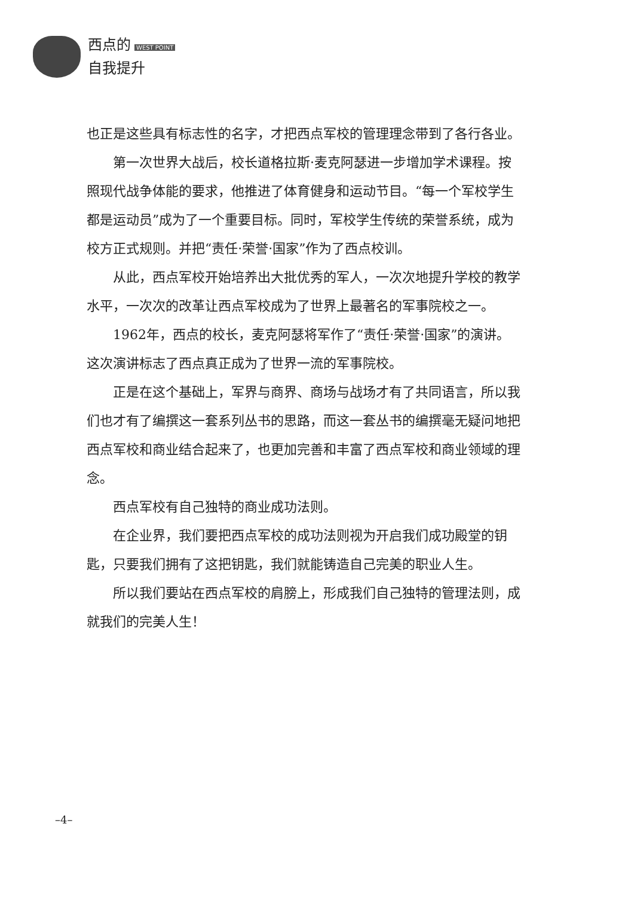西点的 WEST POINT
自我提升
也正是这些具有标志性的名字，才把西点军校的管理理念带到了各行各业。
第一次世界大战后，校长道格拉斯·麦克阿瑟进一步增加学术课程。按照现代战争体能的要求，他推进了体育健身和运动节目。“每一个军校学生都是运动员”成为了一个重要目标。同时，军校学生传统的荣誉系统，成为校方正式规则。并把“责任·荣誉·国家”作为了西点校训。
从此，西点军校开始培养出大批优秀的军人，一次次地提升学校的教学水平，一次次的改革让西点军校成为了世界上最著名的军事院校之一。
1962年，西点的校长，麦克阿瑟将军作了“责任·荣誉·国家”的演讲。这次演讲标志了西点真正成为了世界一流的军事院校。
正是在这个基础上，军界与商界、商场与战场才有了共同语言，所以我们也才有了编撰这一套系列丛书的思路，而这一套丛书的编撰毫无疑问地把西点军校和商业结合起来了，也更加完善和丰富了西点军校和商业领域的理念。
西点军校有自己独特的商业成功法则。
在企业界，我们要把西点军校的成功法则视为开启我们成功殿堂的钥匙，只要我们拥有了这把钥匙，我们就能铸造自己完美的职业人生。
所以我们要站在西点军校的肩膀上，形成我们自己独特的管理法则，成就我们的完美人生！
–4–